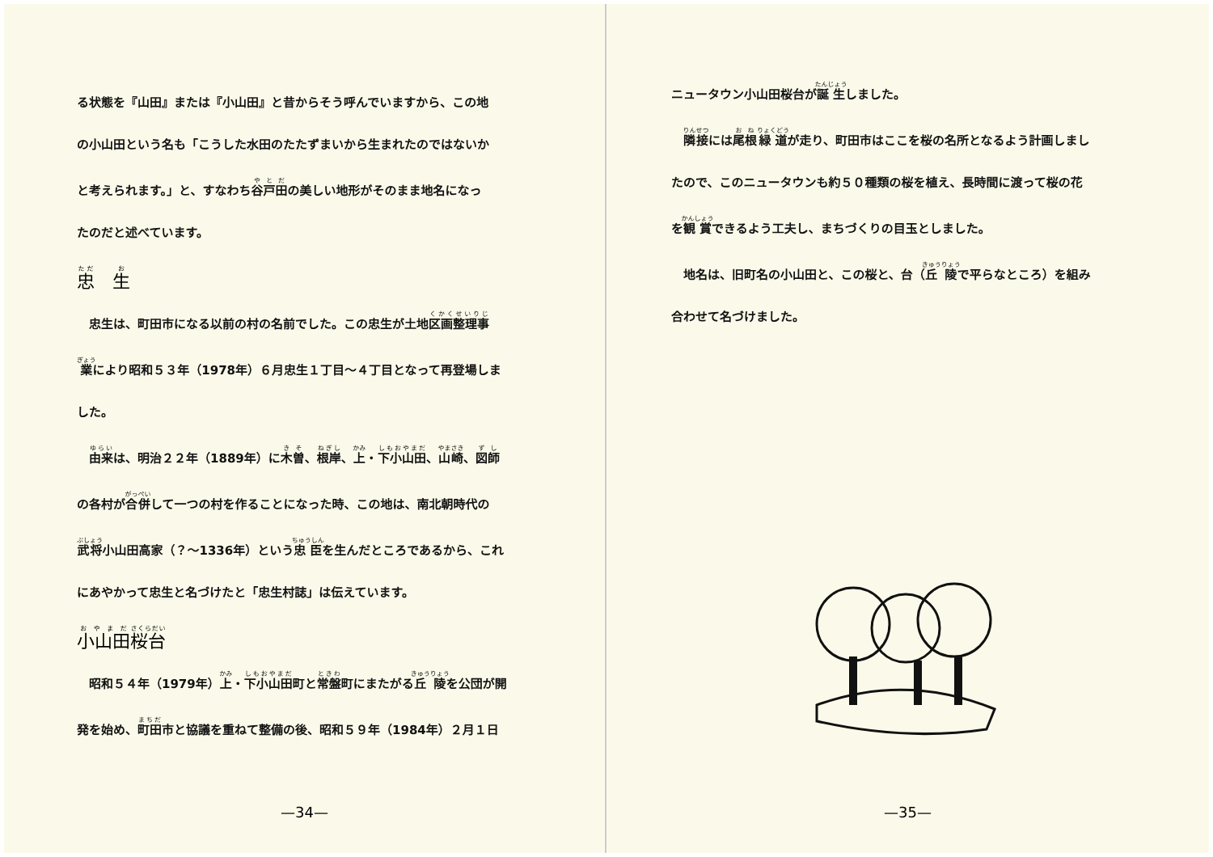る状態を『山田』または『小山田』と昔からそう呼んでいますから、この地
の小山田という名も「こうした水田のたたずまいから生まれたのではないか
と考えられます。」と、すなわち谷戸田の美しい地形がそのまま地名になっ
たのだと述べています。
忠　生
　忠生は、町田市になる以前の村の名前でした。この忠生が土地区画整理事
業により昭和５３年（1978年）６月忠生１丁目～４丁目となって再登場しま
した。
　由来は、明治２２年（1889年）に木曽、根岸、上・下小山田、山崎、図師
の各村が合併して一つの村を作ることになった時、この地は、南北朝時代の
武将小山田高家（？～1336年）という忠臣を生んだところであるから、これ
にあやかって忠生と名づけたと「忠生村誌」は伝えています。
小山田桜台
　昭和５４年（1979年）上・下小山田町と常盤町にまたがる丘陵を公団が開
発を始め、町田市と協議を重ねて整備の後、昭和５９年（1984年）２月１日
—34—
ニュータウン小山田桜台が誕生しました。
　隣接には尾根緑道が走り、町田市はここを桜の名所となるよう計画しまし
たので、このニュータウンも約５０種類の桜を植え、長時間に渡って桜の花
を観賞できるよう工夫し、まちづくりの目玉としました。
　地名は、旧町名の小山田と、この桜と、台（丘陵で平らなところ）を組み
合わせて名づけました。
—35—